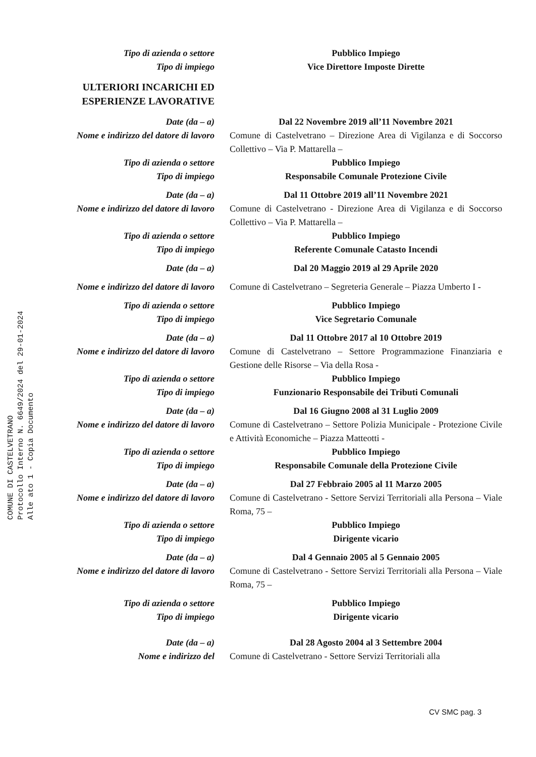Tipo di azienda o settore Pubblico Impiego
Tipo di impiego Vice Direttore Imposte Dirette
ULTERIORI INCARICHI ED ESPERIENZE LAVORATIVE
Date (da – a) Dal 22 Novembre 2019 all’11 Novembre 2021
Nome e indirizzo del datore di lavoro
Comune di Castelvetrano – Direzione Area di Vigilanza e di Soccorso Collettivo – Via P. Mattarella –
Tipo di azienda o settore Pubblico Impiego
Tipo di impiego Responsabile Comunale Protezione Civile
Date (da – a) Dal 11 Ottobre 2019 all’11 Novembre 2021
Nome e indirizzo del datore di lavoro
Comune di Castelvetrano - Direzione Area di Vigilanza e di Soccorso Collettivo – Via P. Mattarella –
Tipo di azienda o settore Pubblico Impiego
Tipo di impiego Referente Comunale Catasto Incendi
Date (da – a) Dal 20 Maggio 2019 al 29 Aprile 2020
Nome e indirizzo del datore di lavoro
Comune di Castelvetrano – Segreteria Generale – Piazza Umberto I -
Tipo di azienda o settore Pubblico Impiego
Tipo di impiego Vice Segretario Comunale
Date (da – a) Dal 11 Ottobre 2017 al 10 Ottobre 2019
Nome e indirizzo del datore di lavoro
Comune di Castelvetrano – Settore Programmazione Finanziaria e Gestione delle Risorse – Via della Rosa -
Tipo di azienda o settore Pubblico Impiego
Tipo di impiego Funzionario Responsabile dei Tributi Comunali
Date (da – a) Dal 16 Giugno 2008 al 31 Luglio 2009
Nome e indirizzo del datore di lavoro
Comune di Castelvetrano – Settore Polizia Municipale - Protezione Civile e Attività Economiche – Piazza Matteotti -
Tipo di azienda o settore Pubblico Impiego
Tipo di impiego Responsabile Comunale della Protezione Civile
Date (da – a) Dal 27 Febbraio 2005 al 11 Marzo 2005
Nome e indirizzo del datore di lavoro
Comune di Castelvetrano - Settore Servizi Territoriali alla Persona – Viale Roma, 75 –
Tipo di azienda o settore Pubblico Impiego
Tipo di impiego Dirigente vicario
Date (da – a) Dal 4 Gennaio 2005 al 5 Gennaio 2005
Nome e indirizzo del datore di lavoro
Comune di Castelvetrano - Settore Servizi Territoriali alla Persona – Viale Roma, 75 –
Tipo di azienda o settore Pubblico Impiego
Tipo di impiego Dirigente vicario
Date (da – a) Dal 28 Agosto 2004 al 3 Settembre 2004
Nome e indirizzo del Comune di Castelvetrano - Settore Servizi Territoriali alla
CV SMC pag. 3
COMUNE DI CASTELVETRANO
Protocollo Interno N. 6649/2024 del 29-01-2024
Alle ato 1 - Copia Documento